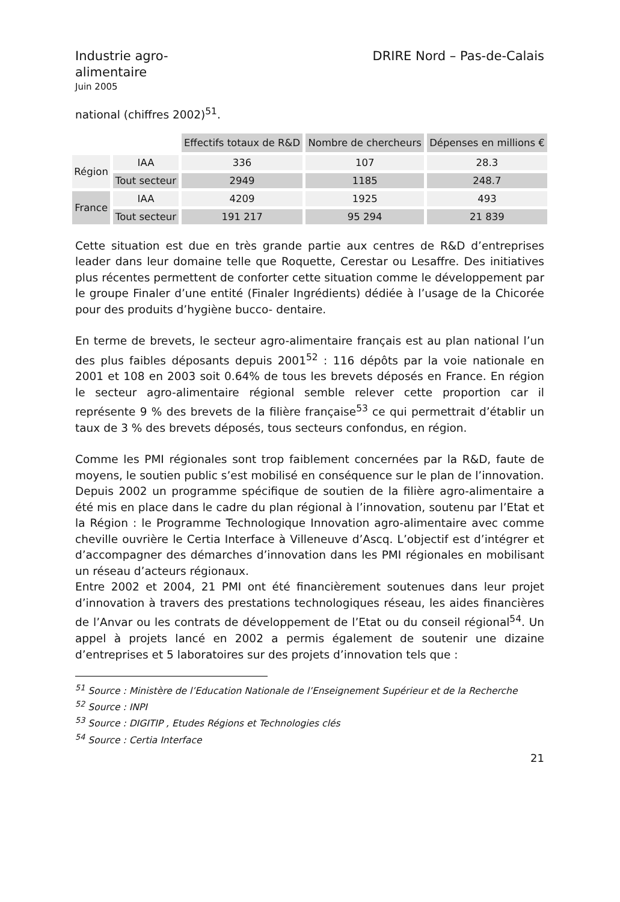Industrie agro-
alimentaire
Juin 2005
DRIRE Nord – Pas-de-Calais
national (chiffres 2002)<sup>51</sup>.
| | | Effectifs totaux de R&D | Nombre de chercheurs | Dépenses en millions € |
| Région | IAA | 336 | 107 | 28.3 |
| | Tout secteur | 2949 | 1185 | 248.7 |
| France | IAA | 4209 | 1925 | 493 |
| | Tout secteur | 191 217 | 95 294 | 21 839 |
Cette situation est due en très grande partie aux centres de R&D d’entreprises leader dans leur domaine telle que Roquette, Cerestar ou Lesaffre. Des initiatives plus récentes permettent de conforter cette situation comme le développement par le groupe Finaler d’une entité (Finaler Ingrédients) dédiée à l’usage de la Chicorée pour des produits d’hygiène bucco- dentaire.
En terme de brevets, le secteur agro-alimentaire français est au plan national l’un des plus faibles déposants depuis 2001<sup>52</sup> : 116 dépôts par la voie nationale en 2001 et 108 en 2003 soit 0.64% de tous les brevets déposés en France. En région le secteur agro-alimentaire régional semble relever cette proportion car il représente 9 % des brevets de la filière française<sup>53</sup> ce qui permettrait d’établir un taux de 3 % des brevets déposés, tous secteurs confondus, en région.
Comme les PMI régionales sont trop faiblement concernées par la R&D, faute de moyens, le soutien public s’est mobilisé en conséquence sur le plan de l’innovation.
Depuis 2002 un programme spécifique de soutien de la filière agro-alimentaire a été mis en place dans le cadre du plan régional à l’innovation, soutenu par l’Etat et la Région : le Programme Technologique Innovation agro-alimentaire avec comme cheville ouvrière le Certia Interface à Villeneuve d’Ascq. L’objectif est d’intégrer et d’accompagner des démarches d’innovation dans les PMI régionales en mobilisant un réseau d’acteurs régionaux.
Entre 2002 et 2004, 21 PMI ont été financièrement soutenues dans leur projet d’innovation à travers des prestations technologiques réseau, les aides financières de l’Anvar ou les contrats de développement de l’Etat ou du conseil régional<sup>54</sup>. Un appel à projets lancé en 2002 a permis également de soutenir une dizaine d’entreprises et 5 laboratoires sur des projets d’innovation tels que :
<sup>51</sup> Source : Ministère de l’Education Nationale de l’Enseignement Supérieur et de la Recherche
<sup>52</sup> Source : INPI
<sup>53</sup> Source : DIGITIP , Etudes Régions et Technologies clés
<sup>54</sup> Source : Certia Interface
21